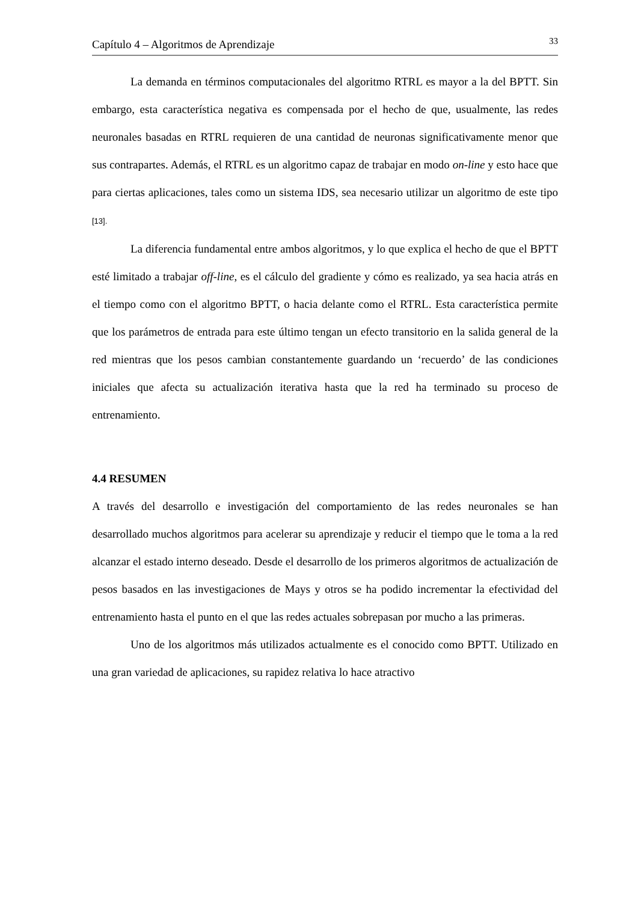Capítulo 4 – Algoritmos de Aprendizaje 33
La demanda en términos computacionales del algoritmo RTRL es mayor a la del BPTT. Sin embargo, esta característica negativa es compensada por el hecho de que, usualmente, las redes neuronales basadas en RTRL requieren de una cantidad de neuronas significativamente menor que sus contrapartes. Además, el RTRL es un algoritmo capaz de trabajar en modo on-line y esto hace que para ciertas aplicaciones, tales como un sistema IDS, sea necesario utilizar un algoritmo de este tipo [13].
La diferencia fundamental entre ambos algoritmos, y lo que explica el hecho de que el BPTT esté limitado a trabajar off-line, es el cálculo del gradiente y cómo es realizado, ya sea hacia atrás en el tiempo como con el algoritmo BPTT, o hacia delante como el RTRL. Esta característica permite que los parámetros de entrada para este último tengan un efecto transitorio en la salida general de la red mientras que los pesos cambian constantemente guardando un ‘recuerdo’ de las condiciones iniciales que afecta su actualización iterativa hasta que la red ha terminado su proceso de entrenamiento.
4.4 RESUMEN
A través del desarrollo e investigación del comportamiento de las redes neuronales se han desarrollado muchos algoritmos para acelerar su aprendizaje y reducir el tiempo que le toma a la red alcanzar el estado interno deseado. Desde el desarrollo de los primeros algoritmos de actualización de pesos basados en las investigaciones de Mays y otros se ha podido incrementar la efectividad del entrenamiento hasta el punto en el que las redes actuales sobrepasan por mucho a las primeras.
Uno de los algoritmos más utilizados actualmente es el conocido como BPTT. Utilizado en una gran variedad de aplicaciones, su rapidez relativa lo hace atractivo